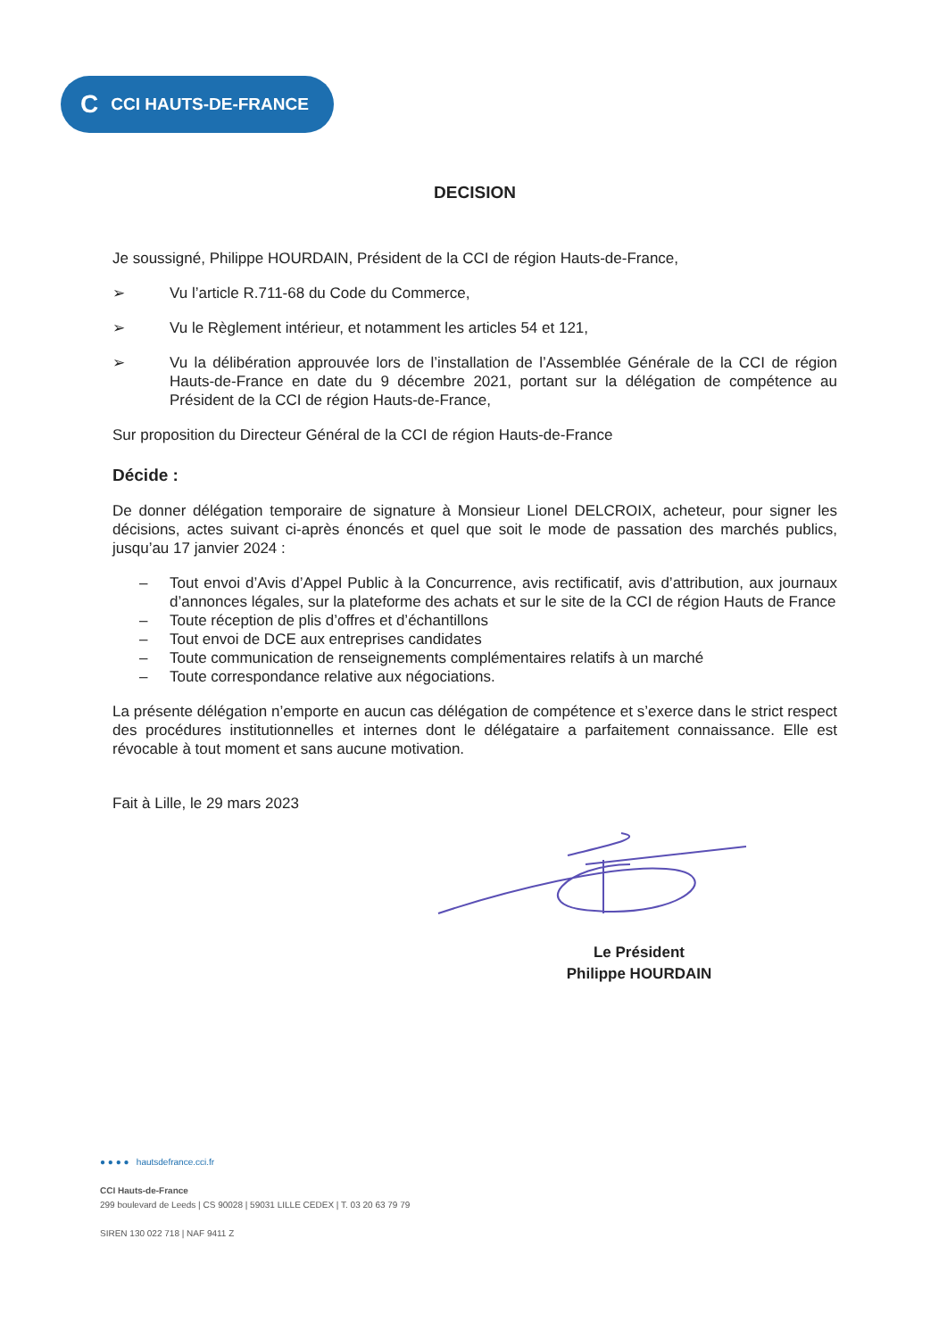C CCI HAUTS-DE-FRANCE
DECISION
Je soussigné, Philippe HOURDAIN, Président de la CCI de région Hauts-de-France,
➢ Vu l’article R.711-68 du Code du Commerce,
➢ Vu le Règlement intérieur, et notamment les articles 54 et 121,
➢ Vu la délibération approuvée lors de l’installation de l’Assemblée Générale de la CCI de région Hauts-de-France en date du 9 décembre 2021, portant sur la délégation de compétence au Président de la CCI de région Hauts-de-France,
Sur proposition du Directeur Général de la CCI de région Hauts-de-France
Décide :
De donner délégation temporaire de signature à Monsieur Lionel DELCROIX, acheteur, pour signer les décisions, actes suivant ci-après énoncés et quel que soit le mode de passation des marchés publics, jusqu’au 17 janvier 2024 :
– Tout envoi d’Avis d’Appel Public à la Concurrence, avis rectificatif, avis d’attribution, aux journaux d’annonces légales, sur la plateforme des achats et sur le site de la CCI de région Hauts de France
– Toute réception de plis d’offres et d’échantillons
– Tout envoi de DCE aux entreprises candidates
– Toute communication de renseignements complémentaires relatifs à un marché
– Toute correspondance relative aux négociations.
La présente délégation n’emporte en aucun cas délégation de compétence et s’exerce dans le strict respect des procédures institutionnelles et internes dont le délégataire a parfaitement connaissance. Elle est révocable à tout moment et sans aucune motivation.
Fait à Lille, le 29 mars 2023
Le Président
Philippe HOURDAIN
● ● ● ● hautsdefrance.cci.fr
CCI Hauts-de-France
299 boulevard de Leeds | CS 90028 | 59031 LILLE CEDEX | T. 03 20 63 79 79
SIREN 130 022 718 | NAF 9411 Z